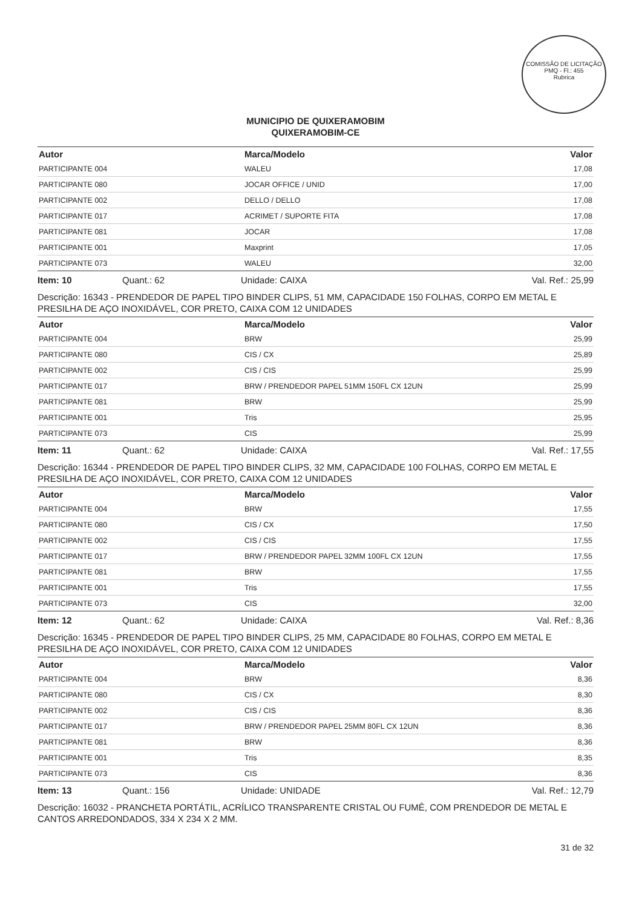COMISSÃO DE LICITAÇÃO
PMQ - Fl.: 455
Rubrica
MUNICIPIO DE QUIXERAMOBIM
QUIXERAMOBIM-CE
| Autor | Marca/Modelo | Valor |
| --- | --- | --- |
| PARTICIPANTE 004 | WALEU | 17,08 |
| PARTICIPANTE 080 | JOCAR OFFICE / UNID | 17,00 |
| PARTICIPANTE 002 | DELLO / DELLO | 17,08 |
| PARTICIPANTE 017 | ACRIMET / SUPORTE FITA | 17,08 |
| PARTICIPANTE 081 | JOCAR | 17,08 |
| PARTICIPANTE 001 | Maxprint | 17,05 |
| PARTICIPANTE 073 | WALEU | 32,00 |
Item: 10 Quant.: 62 Unidade: CAIXA Val. Ref.: 25,99
Descrição: 16343 - PRENDEDOR DE PAPEL TIPO BINDER CLIPS, 51 MM, CAPACIDADE 150 FOLHAS, CORPO EM METAL E PRESILHA DE AÇO INOXIDÁVEL, COR PRETO, CAIXA COM 12 UNIDADES
| Autor | Marca/Modelo | Valor |
| --- | --- | --- |
| PARTICIPANTE 004 | BRW | 25,99 |
| PARTICIPANTE 080 | CIS / CX | 25,89 |
| PARTICIPANTE 002 | CIS / CIS | 25,99 |
| PARTICIPANTE 017 | BRW / PRENDEDOR PAPEL 51MM 150FL CX 12UN | 25,99 |
| PARTICIPANTE 081 | BRW | 25,99 |
| PARTICIPANTE 001 | Tris | 25,95 |
| PARTICIPANTE 073 | CIS | 25,99 |
Item: 11 Quant.: 62 Unidade: CAIXA Val. Ref.: 17,55
Descrição: 16344 - PRENDEDOR DE PAPEL TIPO BINDER CLIPS, 32 MM, CAPACIDADE 100 FOLHAS, CORPO EM METAL E PRESILHA DE AÇO INOXIDÁVEL, COR PRETO, CAIXA COM 12 UNIDADES
| Autor | Marca/Modelo | Valor |
| --- | --- | --- |
| PARTICIPANTE 004 | BRW | 17,55 |
| PARTICIPANTE 080 | CIS / CX | 17,50 |
| PARTICIPANTE 002 | CIS / CIS | 17,55 |
| PARTICIPANTE 017 | BRW / PRENDEDOR PAPEL 32MM 100FL CX 12UN | 17,55 |
| PARTICIPANTE 081 | BRW | 17,55 |
| PARTICIPANTE 001 | Tris | 17,55 |
| PARTICIPANTE 073 | CIS | 32,00 |
Item: 12 Quant.: 62 Unidade: CAIXA Val. Ref.: 8,36
Descrição: 16345 - PRENDEDOR DE PAPEL TIPO BINDER CLIPS, 25 MM, CAPACIDADE 80 FOLHAS, CORPO EM METAL E PRESILHA DE AÇO INOXIDÁVEL, COR PRETO, CAIXA COM 12 UNIDADES
| Autor | Marca/Modelo | Valor |
| --- | --- | --- |
| PARTICIPANTE 004 | BRW | 8,36 |
| PARTICIPANTE 080 | CIS / CX | 8,30 |
| PARTICIPANTE 002 | CIS / CIS | 8,36 |
| PARTICIPANTE 017 | BRW / PRENDEDOR PAPEL 25MM 80FL CX 12UN | 8,36 |
| PARTICIPANTE 081 | BRW | 8,36 |
| PARTICIPANTE 001 | Tris | 8,35 |
| PARTICIPANTE 073 | CIS | 8,36 |
Item: 13 Quant.: 156 Unidade: UNIDADE Val. Ref.: 12,79
Descrição: 16032 - PRANCHETA PORTÁTIL, ACRÍLICO TRANSPARENTE CRISTAL OU FUMÊ, COM PRENDEDOR DE METAL E CANTOS ARREDONDADOS, 334 X 234 X 2 MM.
31 de 32